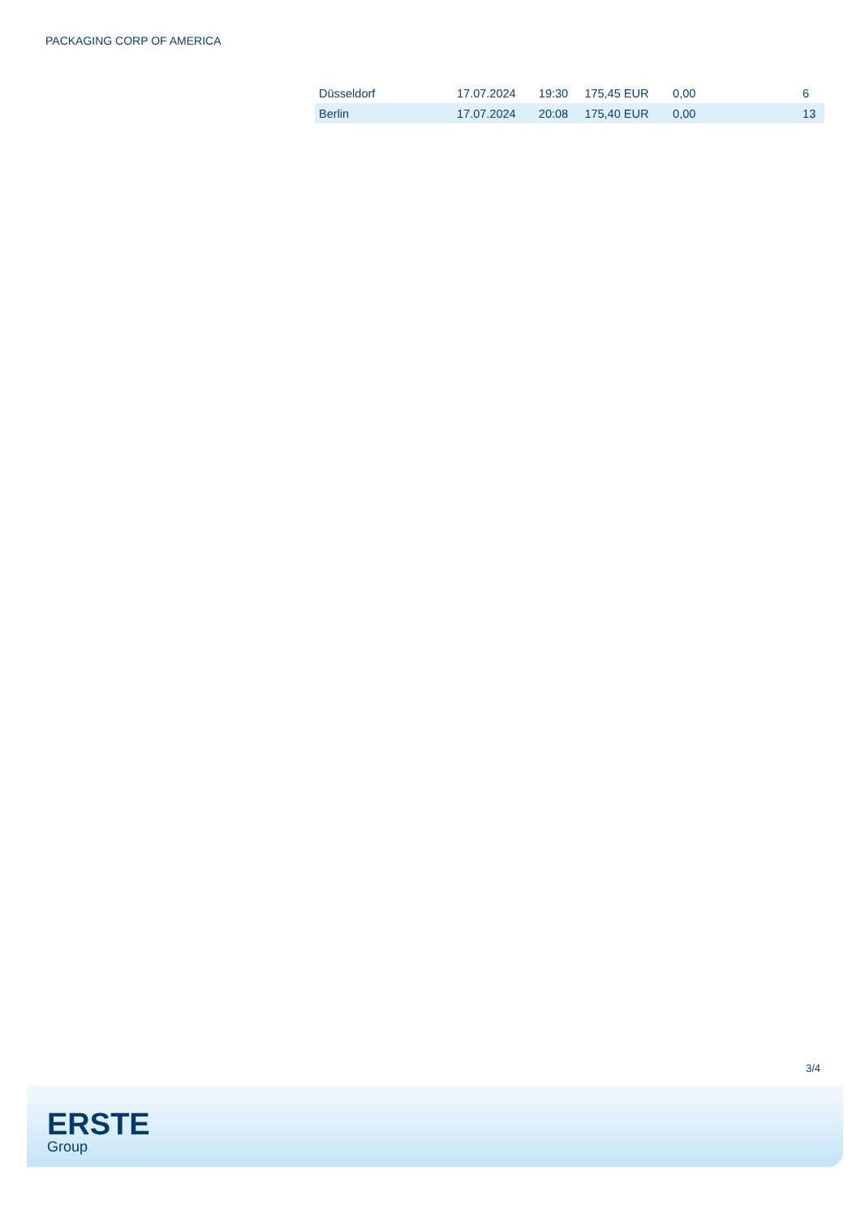PACKAGING CORP OF AMERICA
| Düsseldorf | 17.07.2024 | 19:30 | 175,45 EUR | 0,00 | 6 |
| Berlin | 17.07.2024 | 20:08 | 175,40 EUR | 0,00 | 13 |
3/4
ERSTE
Group